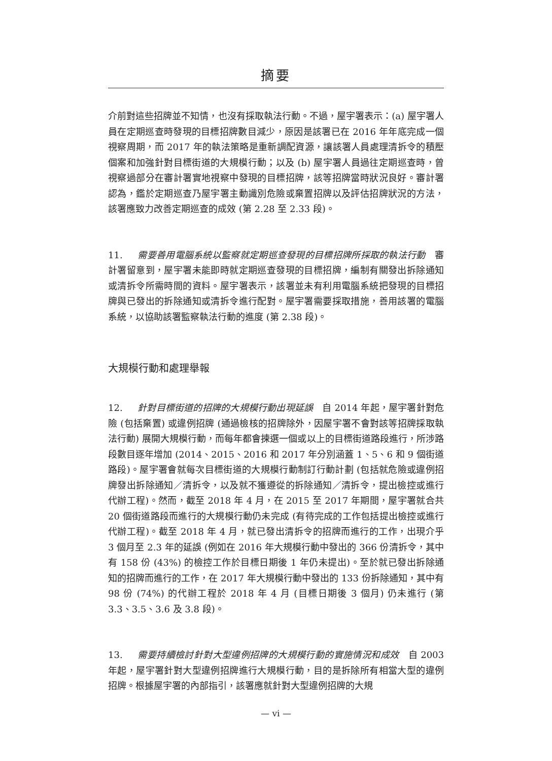摘要
介前對這些招牌並不知情，也沒有採取執法行動。不過，屋宇署表示：(a) 屋宇署人員在定期巡查時發現的目標招牌數目減少，原因是該署已在 2016 年年底完成一個視察周期，而 2017 年的執法策略是重新調配資源，讓該署人員處理清拆令的積壓個案和加強針對目標街道的大規模行動；以及 (b) 屋宇署人員過往定期巡查時，曾視察過部分在審計署實地視察中發現的目標招牌，該等招牌當時狀況良好。審計署認為，鑑於定期巡查乃屋宇署主動識別危險或棄置招牌以及評估招牌狀況的方法，該署應致力改善定期巡查的成效 (第 2.28 至 2.33 段)。
11. 需要善用電腦系統以監察就定期巡查發現的目標招牌所採取的執法行動　審計署留意到，屋宇署未能即時就定期巡查發現的目標招牌，編制有關發出拆除通知或清拆令所需時間的資料。屋宇署表示，該署並未有利用電腦系統把發現的目標招牌與已發出的拆除通知或清拆令進行配對。屋宇署需要採取措施，善用該署的電腦系統，以協助該署監察執法行動的進度 (第 2.38 段)。
大規模行動和處理舉報
12. 針對目標街道的招牌的大規模行動出現延誤　自 2014 年起，屋宇署針對危險 (包括棄置) 或違例招牌 (通過檢核的招牌除外，因屋宇署不會對該等招牌採取執法行動) 展開大規模行動，而每年都會揀選一個或以上的目標街道路段進行，所涉路段數目逐年增加 (2014、2015、2016 和 2017 年分別涵蓋 1、5、6 和 9 個街道路段)。屋宇署會就每次目標街道的大規模行動制訂行動計劃 (包括就危險或違例招牌發出拆除通知／清拆令，以及就不獲遵從的拆除通知／清拆令，提出檢控或進行代辦工程)。然而，截至 2018 年 4 月，在 2015 至 2017 年期間，屋宇署就合共 20 個街道路段而進行的大規模行動仍未完成 (有待完成的工作包括提出檢控或進行代辦工程)。截至 2018 年 4 月，就已發出清拆令的招牌而進行的工作，出現介乎 3 個月至 2.3 年的延誤 (例如在 2016 年大規模行動中發出的 366 份清拆令，其中有 158 份 (43%) 的檢控工作於目標日期後 1 年仍未提出)。至於就已發出拆除通知的招牌而進行的工作，在 2017 年大規模行動中發出的 133 份拆除通知，其中有 98 份 (74%) 的代辦工程於 2018 年 4 月 (目標日期後 3 個月) 仍未進行 (第 3.3、3.5、3.6 及 3.8 段)。
13. 需要持續檢討針對大型違例招牌的大規模行動的實施情況和成效　自 2003 年起，屋宇署針對大型違例招牌進行大規模行動，目的是拆除所有相當大型的違例招牌。根據屋宇署的內部指引，該署應就針對大型違例招牌的大規
— vi —